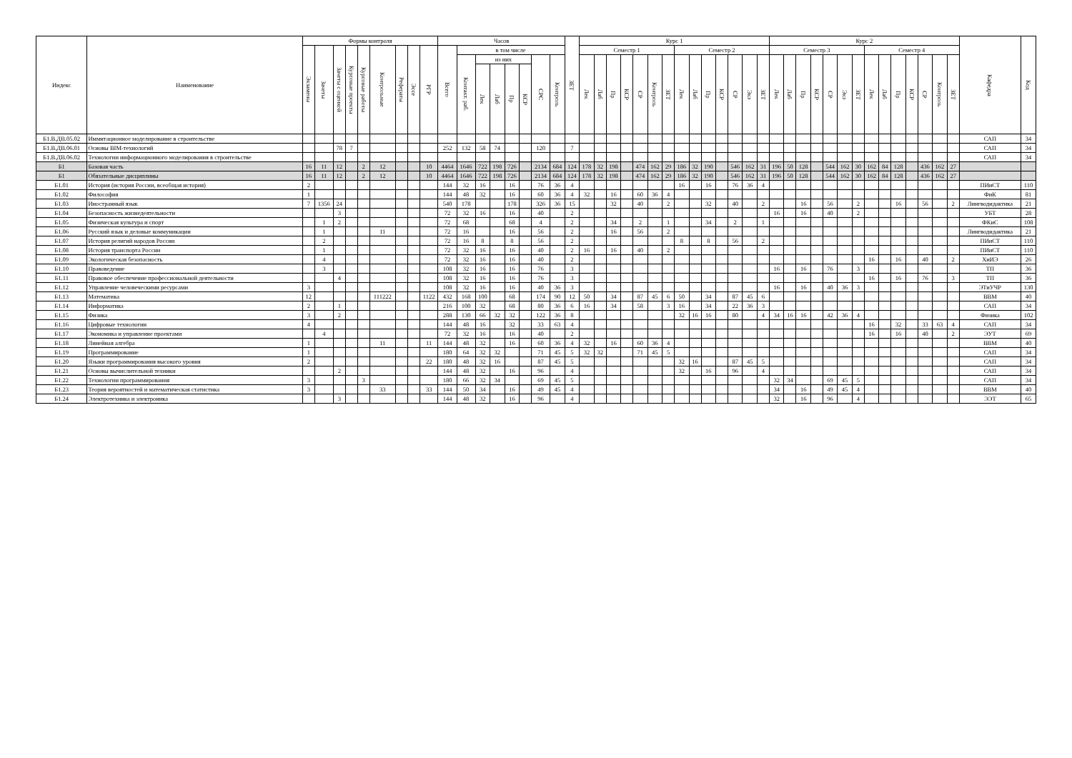| Индекс | Наименование | Формы контроля | | | | | | | | | Часов | | | | | | | | ЗЕТ | Курс 1 | | | | | | | | | | | | | | Курс 2 | | | | | | | | | | | | | | Кафедра | Код |
| --- | --- | --- | --- | --- | --- | --- | --- | --- | --- | --- | --- | --- | --- | --- | --- | --- | --- | --- | --- | --- | --- | --- | --- | --- | --- | --- | --- | --- | --- | --- | --- | --- | --- | --- | --- | --- | --- | --- | --- | --- | --- | --- | --- | --- | --- | --- | --- | --- | --- |
| | | Экзамены | Зачеты | Зачеты с оценкой | Курсовые проекты | Курсовые работы | Контрольные | Рефераты | Эссе | РГР | Всего | в том числе | | | | | | | | Семестр 1 | | | | | | | Семестр 2 | | | | | | | Семестр 3 | | | | | | | Семестр 4 | | | | | | | | |
| | | | | | | | | | | | | Контакт. раб. | из них | | | | СРС | Контроль | | Лек | Лаб | Пр | КСР | СР | Контроль | ЗЕТ | Лек | Лаб | Пр | КСР | СР | Экз | ЗЕТ | Лек | Лаб | Пр | КСР | СР | Экз | ЗЕТ | Лек | Лаб | Пр | КСР | СР | Контроль | ЗЕТ | | |
| | | | | | | | | | | | | | Лек | Лаб | Пр | КСР | | | | | | | | | | | | | | | | | | | | | | | | | | | | | | | | | |
| Б1.В.ДВ.05.02 | Иммитационное моделирование в строительстве | | | | | | | | | | | | | | | | | | | | | | | | | | | | | | | | | | | | | | | | | | | | | | | САП | 34 |
| Б1.В.ДВ.06.01 | Основы BIM-технологий | | | 78 | 7 | | | | | | 252 | 132 | 58 | 74 | | | 120 | | 7 | | | | | | | | | | | | | | | | | | | | | | | | | | | | | САП | 34 |
| Б1.В.ДВ.06.02 | Технологии информационного моделирования в строительстве | | | | | | | | | | | | | | | | | | | | | | | | | | | | | | | | | | | | | | | | | | | | | | | САП | 34 |
| Б1 | Базовая часть | 16 | 11 | 12 | | 2 | 12 | | | 10 | 4464 | 1646 | 722 | 198 | 726 | | 2134 | 684 | 124 | 178 | 32 | 198 | | 474 | 162 | 29 | 186 | 32 | 190 | | 546 | 162 | 31 | 196 | 50 | 128 | | 544 | 162 | 30 | 162 | 84 | 128 | | 436 | 162 | 27 | | |
| Б1 | Обязательные дисциплины | 16 | 11 | 12 | | 2 | 12 | | | 10 | 4464 | 1646 | 722 | 198 | 726 | | 2134 | 684 | 124 | 178 | 32 | 198 | | 474 | 162 | 29 | 186 | 32 | 190 | | 546 | 162 | 31 | 196 | 50 | 128 | | 544 | 162 | 30 | 162 | 84 | 128 | | 436 | 162 | 27 | | |
| Б1.01 | История (история России, всеобщая история) | 2 | | | | | | | | | 144 | 32 | 16 | | 16 | | 76 | 36 | 4 | | | | | | | | 16 | | 16 | | 76 | 36 | 4 | | | | | | | | | | | | | | | ПИиСТ | 110 |
| Б1.02 | Философия | 1 | | | | | | | | | 144 | 48 | 32 | | 16 | | 60 | 36 | 4 | 32 | | 16 | | 60 | 36 | 4 | | | | | | | | | | | | | | | | | | | | | | ФиК | 81 |
| Б1.03 | Иностранный язык | 7 | 1356 | 24 | | | | | | | 540 | 178 | | | 178 | | 326 | 36 | 15 | | | 32 | | 40 | | 2 | | | 32 | | 40 | | 2 | | | 16 | | 56 | | 2 | | | 16 | | 56 | | 2 | Лингводидактика | 21 |
| Б1.04 | Безопасность жизнедеятельности | | | 3 | | | | | | | 72 | 32 | 16 | | 16 | | 40 | | 2 | | | | | | | | | | | | | | | 16 | | 16 | | 40 | | 2 | | | | | | | | УБТ | 28 |
| Б1.05 | Физическая культура и спорт | | 1 | 2 | | | | | | | 72 | 68 | | | 68 | | 4 | | 2 | | | 34 | | 2 | | 1 | | | 34 | | 2 | | 1 | | | | | | | | | | | | | | | ФКиС | 108 |
| Б1.06 | Русский язык и деловые коммуникации | | 1 | | | | 11 | | | | 72 | 16 | | | 16 | | 56 | | 2 | | | 16 | | 56 | | 2 | | | | | | | | | | | | | | | | | | | | | | Лингводидактика | 21 |
| Б1.07 | История религий народов России | | 2 | | | | | | | | 72 | 16 | 8 | | 8 | | 56 | | 2 | | | | | | | | 8 | | 8 | | 56 | | 2 | | | | | | | | | | | | | | | ПИиСТ | 110 |
| Б1.08 | История транспорта России | | 1 | | | | | | | | 72 | 32 | 16 | | 16 | | 40 | | 2 | 16 | | 16 | | 40 | | 2 | | | | | | | | | | | | | | | | | | | | | | ПИиСТ | 110 |
| Б1.09 | Экологическая безопасность | | 4 | | | | | | | | 72 | 32 | 16 | | 16 | | 40 | | 2 | | | | | | | | | | | | | | | | | | | | | | 16 | | 16 | | 40 | | 2 | ХиИЭ | 26 |
| Б1.10 | Правоведение | | 3 | | | | | | | | 108 | 32 | 16 | | 16 | | 76 | | 3 | | | | | | | | | | | | | | | 16 | | 16 | | 76 | | 3 | | | | | | | | ТП | 36 |
| Б1.11 | Правовое обеспечение профессиональной деятельности | | | 4 | | | | | | | 108 | 32 | 16 | | 16 | | 76 | | 3 | | | | | | | | | | | | | | | | | | | | | | 16 | | 16 | | 76 | | 3 | ТП | 36 |
| Б1.12 | Управление человеческими ресурсами | 3 | | | | | | | | | 108 | 32 | 16 | | 16 | | 40 | 36 | 3 | | | | | | | | | | | | | | | 16 | | 16 | | 40 | 36 | 3 | | | | | | | | ЭТиУЧР | 130 |
| Б1.13 | Математика | 12 | | | | | 111222 | | | 1122 | 432 | 168 | 100 | | 68 | | 174 | 90 | 12 | 50 | | 34 | | 87 | 45 | 6 | 50 | | 34 | | 87 | 45 | 6 | | | | | | | | | | | | | | | ВВМ | 40 |
| Б1.14 | Информатика | 2 | | 1 | | | | | | | 216 | 100 | 32 | | 68 | | 80 | 36 | 6 | 16 | | 34 | | 58 | | 3 | 16 | | 34 | | 22 | 36 | 3 | | | | | | | | | | | | | | | САП | 34 |
| Б1.15 | Физика | 3 | | 2 | | | | | | | 288 | 130 | 66 | 32 | 32 | | 122 | 36 | 8 | | | | | | | | 32 | 16 | 16 | | 80 | | 4 | 34 | 16 | 16 | | 42 | 36 | 4 | | | | | | | | Физика | 102 |
| Б1.16 | Цифровые технологии | 4 | | | | | | | | | 144 | 48 | 16 | | 32 | | 33 | 63 | 4 | | | | | | | | | | | | | | | | | | | | | | 16 | | 32 | | 33 | 63 | 4 | САП | 34 |
| Б1.17 | Экономика и управление проектами | | 4 | | | | | | | | 72 | 32 | 16 | | 16 | | 40 | | 2 | | | | | | | | | | | | | | | | | | | | | | 16 | | 16 | | 40 | | 2 | ЭУТ | 69 |
| Б1.18 | Линейная алгебра | 1 | | | | | 11 | | | 11 | 144 | 48 | 32 | | 16 | | 60 | 36 | 4 | 32 | | 16 | | 60 | 36 | 4 | | | | | | | | | | | | | | | | | | | | | | ВВМ | 40 |
| Б1.19 | Программирование | 1 | | | | | | | | | 180 | 64 | 32 | 32 | | | 71 | 45 | 5 | 32 | 32 | | | 71 | 45 | 5 | | | | | | | | | | | | | | | | | | | | | | САП | 34 |
| Б1.20 | Языки программирования высокого уровня | 2 | | | | | | | | 22 | 180 | 48 | 32 | 16 | | | 87 | 45 | 5 | | | | | | | | 32 | 16 | | | 87 | 45 | 5 | | | | | | | | | | | | | | | САП | 34 |
| Б1.21 | Основы вычислительной техники | | | 2 | | | | | | | 144 | 48 | 32 | | 16 | | 96 | | 4 | | | | | | | | 32 | | 16 | | 96 | | 4 | | | | | | | | | | | | | | | САП | 34 |
| Б1.22 | Технологии программирования | 3 | | | | 3 | | | | | 180 | 66 | 32 | 34 | | | 69 | 45 | 5 | | | | | | | | | | | | | | | 32 | 34 | | | 69 | 45 | 5 | | | | | | | | САП | 34 |
| Б1.23 | Теория вероятностей и математическая статистика | 3 | | | | | 33 | | | 33 | 144 | 50 | 34 | | 16 | | 49 | 45 | 4 | | | | | | | | | | | | | | | 34 | | 16 | | 49 | 45 | 4 | | | | | | | | ВВМ | 40 |
| Б1.24 | Электротехника и электроника | | | 3 | | | | | | | 144 | 48 | 32 | | 16 | | 96 | | 4 | | | | | | | | | | | | | | | 32 | | 16 | | 96 | | 4 | | | | | | | | ЭЭТ | 65 |